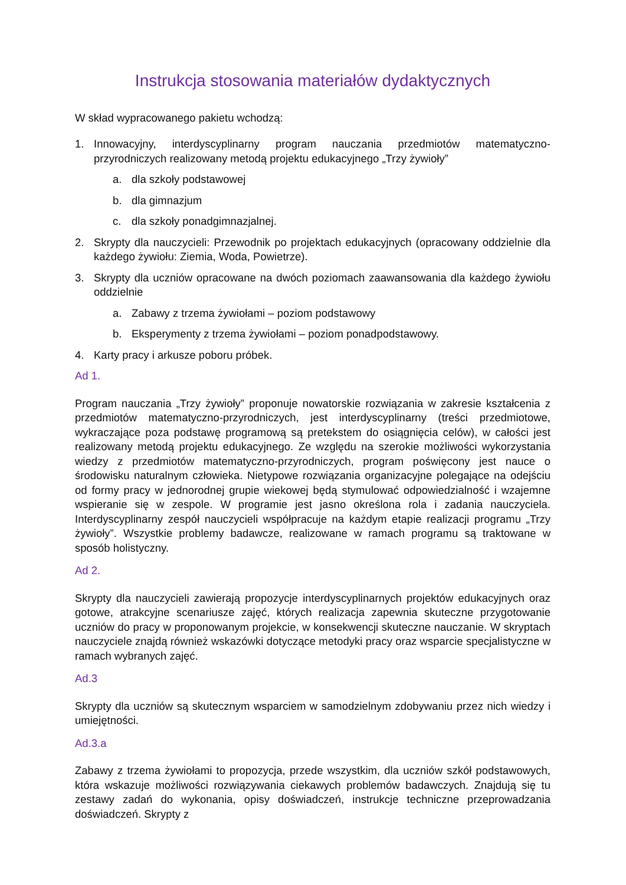Instrukcja stosowania materiałów dydaktycznych
W skład wypracowanego pakietu wchodzą:
1. Innowacyjny, interdyscyplinarny program nauczania przedmiotów matematyczno-przyrodniczych realizowany metodą projektu edukacyjnego „Trzy żywioły”
a. dla szkoły podstawowej
b. dla gimnazjum
c. dla szkoły ponadgimnazjalnej.
2. Skrypty dla nauczycieli: Przewodnik po projektach edukacyjnych (opracowany oddzielnie dla każdego żywiołu: Ziemia, Woda, Powietrze).
3. Skrypty dla uczniów opracowane na dwóch poziomach zaawansowania dla każdego żywiołu oddzielnie
a. Zabawy z trzema żywiołami – poziom podstawowy
b. Eksperymenty z trzema żywiołami – poziom ponadpodstawowy.
4. Karty pracy i arkusze poboru próbek.
Ad 1.
Program nauczania „Trzy żywioły” proponuje nowatorskie rozwiązania w zakresie kształcenia z przedmiotów matematyczno-przyrodniczych, jest interdyscyplinarny (treści przedmiotowe, wykraczające poza podstawę programową są pretekstem do osiągnięcia celów), w całości jest realizowany metodą projektu edukacyjnego. Ze względu na szerokie możliwości wykorzystania wiedzy z przedmiotów matematyczno-przyrodniczych, program poświęcony jest nauce o środowisku naturalnym człowieka. Nietypowe rozwiązania organizacyjne polegające na odejściu od formy pracy w jednorodnej grupie wiekowej będą stymulować odpowiedzialność i wzajemne wspieranie się w zespole. W programie jest jasno określona rola i zadania nauczyciela. Interdyscyplinarny zespół nauczycieli współpracuje na każdym etapie realizacji programu „Trzy żywioły”. Wszystkie problemy badawcze, realizowane w ramach programu są traktowane w sposób holistyczny.
Ad 2.
Skrypty dla nauczycieli zawierają propozycje interdyscyplinarnych projektów edukacyjnych oraz gotowe, atrakcyjne scenariusze zajęć, których realizacja zapewnia skuteczne przygotowanie uczniów do pracy w proponowanym projekcie, w konsekwencji skuteczne nauczanie. W skryptach nauczyciele znajdą również wskazówki dotyczące metodyki pracy oraz wsparcie specjalistyczne w ramach wybranych zajęć.
Ad.3
Skrypty dla uczniów są skutecznym wsparciem w samodzielnym zdobywaniu przez nich wiedzy i umiejętności.
Ad.3.a
Zabawy z trzema żywiołami to propozycja, przede wszystkim, dla uczniów szkół podstawowych, która wskazuje możliwości rozwiązywania ciekawych problemów badawczych. Znajdują się tu zestawy zadań do wykonania, opisy doświadczeń, instrukcje techniczne przeprowadzania doświadczeń. Skrypty z